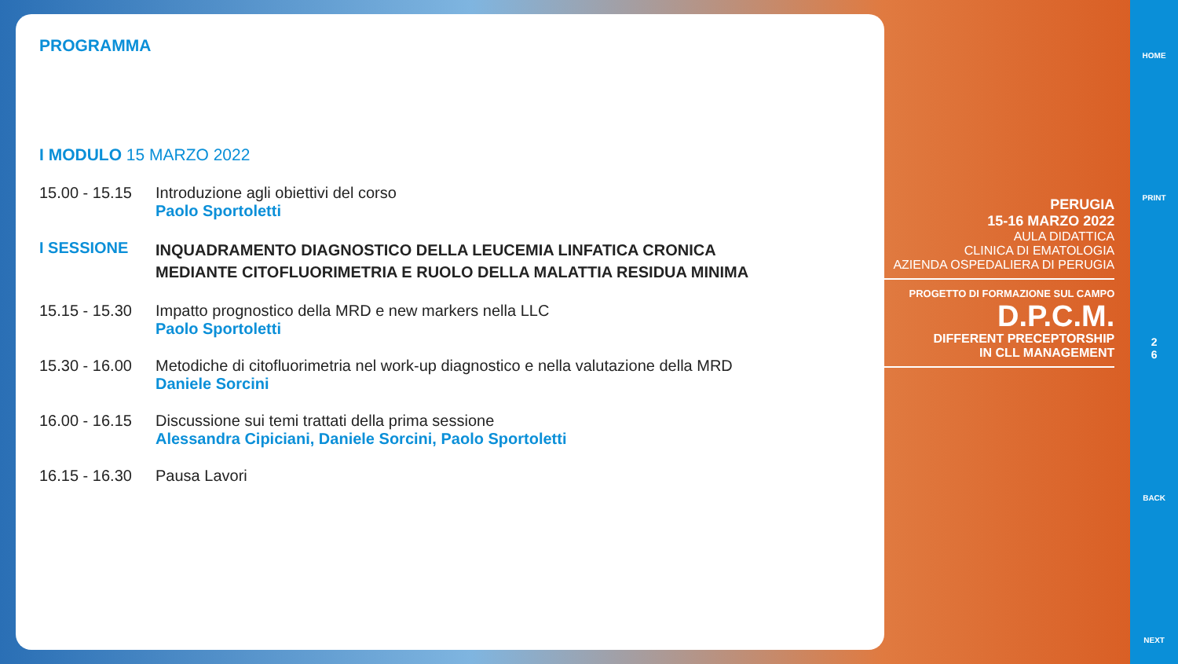PROGRAMMA
I MODULO 15 MARZO 2022
15.00 - 15.15
Introduzione agli obiettivi del corso
Paolo Sportoletti
I SESSIONE
INQUADRAMENTO DIAGNOSTICO DELLA LEUCEMIA LINFATICA CRONICA
MEDIANTE CITOFLUORIMETRIA E RUOLO DELLA MALATTIA RESIDUA MINIMA
15.15 - 15.30
Impatto prognostico della MRD e new markers nella LLC
Paolo Sportoletti
15.30 - 16.00
Metodiche di citofluorimetria nel work-up diagnostico e nella valutazione della MRD
Daniele Sorcini
16.00 - 16.15
Discussione sui temi trattati della prima sessione
Alessandra Cipiciani, Daniele Sorcini, Paolo Sportoletti
16.15 - 16.30
Pausa Lavori
PERUGIA
15-16 MARZO 2022
AULA DIDATTICA
CLINICA DI EMATOLOGIA
AZIENDA OSPEDALIERA DI PERUGIA
PROGETTO DI FORMAZIONE SUL CAMPO
D.P.C.M.
DIFFERENT PRECEPTORSHIP
IN CLL MANAGEMENT
HOME
PRINT
2
6
BACK
NEXT